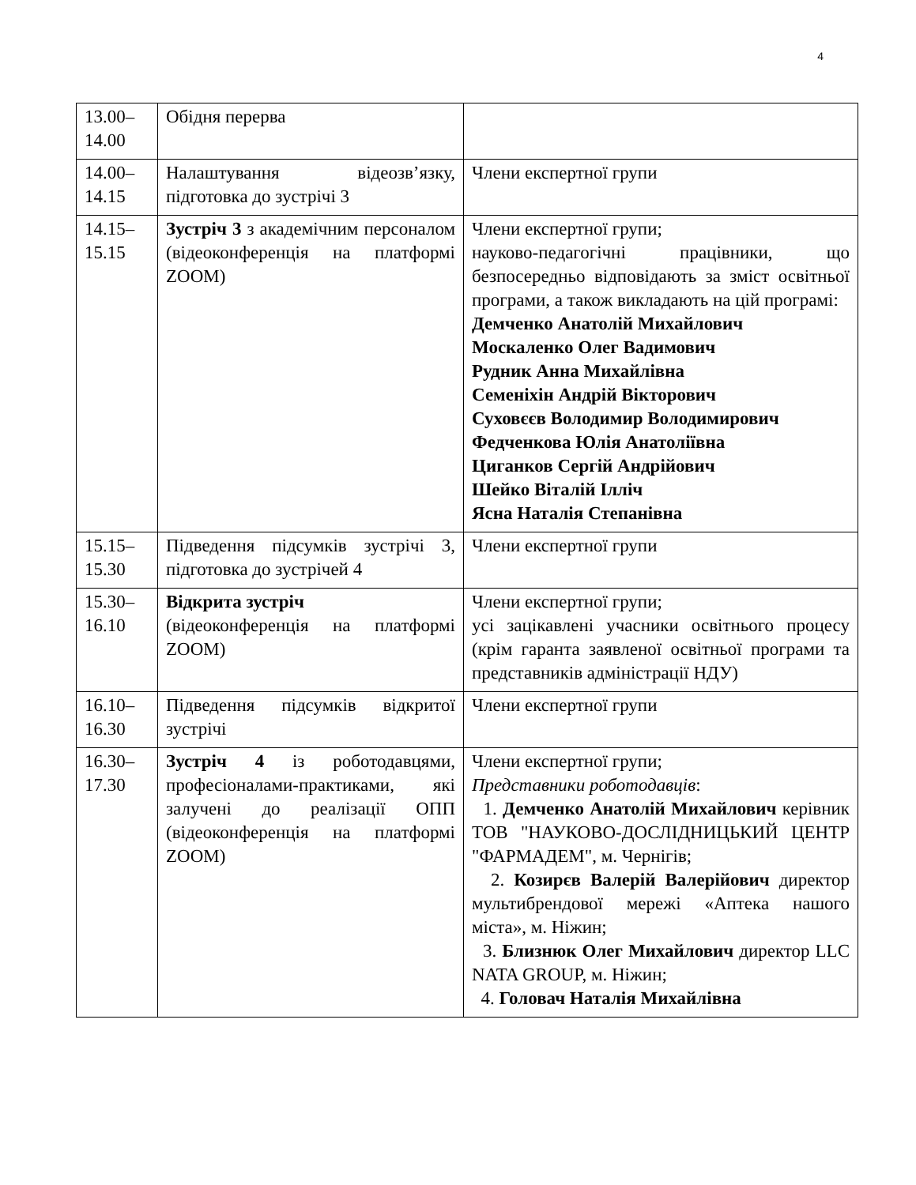4
| 13.00– 14.00 | Обідня перерва | |
| 14.00– 14.15 | Налаштування відеозв’язку, підготовка до зустрічі 3 | Члени експертної групи |
| 14.15– 15.15 | Зустріч 3 з академічним персоналом (відеоконференція на платформі ZOOM) | Члени експертної групи; науково-педагогічні працівники, що безпосередньо відповідають за зміст освітньої програми, а також викладають на цій програмі: Демченко Анатолій Михайлович Москаленко Олег Вадимович Рудник Анна Михайлівна Семеніхін Андрій Вікторович Суховєєв Володимир Володимирович Федченкова Юлія Анатоліївна Циганков Сергій Андрійович Шейко Віталій Ілліч Ясна Наталія Степанівна |
| 15.15– 15.30 | Підведення підсумків зустрічі 3, підготовка до зустрічей 4 | Члени експертної групи |
| 15.30– 16.10 | Відкрита зустріч (відеоконференція на платформі ZOOM) | Члени експертної групи; усі зацікавлені учасники освітнього процесу (крім гаранта заявленої освітньої програми та представників адміністрації НДУ) |
| 16.10– 16.30 | Підведення підсумків відкритої зустрічі | Члени експертної групи |
| 16.30– 17.30 | Зустріч 4 із роботодавцями, професіоналами-практиками, які залучені до реалізації ОПП (відеоконференція на платформі ZOOM) | Члени експертної групи; Представники роботодавців : 1. Демченко Анатолій Михайлович керівник ТОВ "НАУКОВО-ДОСЛІДНИЦЬКИЙ ЦЕНТР "ФАРМАДЕМ", м. Чернігів; 2. Козирєв Валерій Валерійович директор мультибрендової мережі «Аптека нашого міста», м. Ніжин; 3. Близнюк Олег Михайлович директор LLC NATA GROUP, м. Ніжин; 4. Головач Наталія Михайлівна |